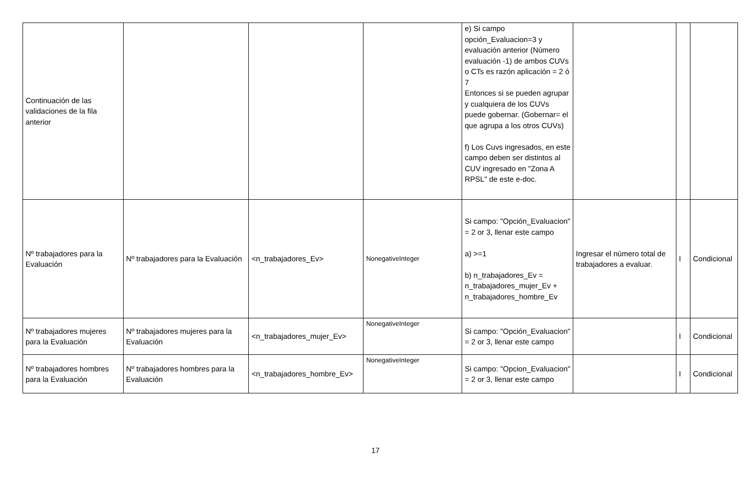| Continuación de las validaciones de la fila anterior | | | | e) Si campo opción_Evaluacion=3 y evaluación anterior (Número evaluación -1) de ambos CUVs o CTs es razón aplicación = 2 ó 7 Entonces si se pueden agrupar y cualquiera de los CUVs puede gobernar. (Gobernar= el que agrupa a los otros CUVs) f) Los Cuvs ingresados, en este campo deben ser distintos al CUV ingresado en "Zona A RPSL" de este e-doc. | | | |
| Nº trabajadores para la Evaluación | Nº trabajadores para la Evaluación | <n_trabajadores_Ev> | NonegativeInteger | Si campo: "Opción_Evaluacion" = 2 or 3, llenar este campo a) >=1 b) n_trabajadores_Ev = n_trabajadores_mujer_Ev + n_trabajadores_hombre_Ev | Ingresar el número total de trabajadores a evaluar. | I | Condicional |
| Nº trabajadores mujeres para la Evaluación | Nº trabajadores mujeres para la Evaluación | <n_trabajadores_mujer_Ev> | NonegativeInteger | Si campo: "Opción_Evaluacion" = 2 or 3, llenar este campo | | I | Condicional |
| Nº trabajadores hombres para la Evaluación | Nº trabajadores hombres para la Evaluación | <n_trabajadores_hombre_Ev> | NonegativeInteger | Si campo: "Opcion_Evaluacion" = 2 or 3, llenar este campo | | I | Condicional |
17